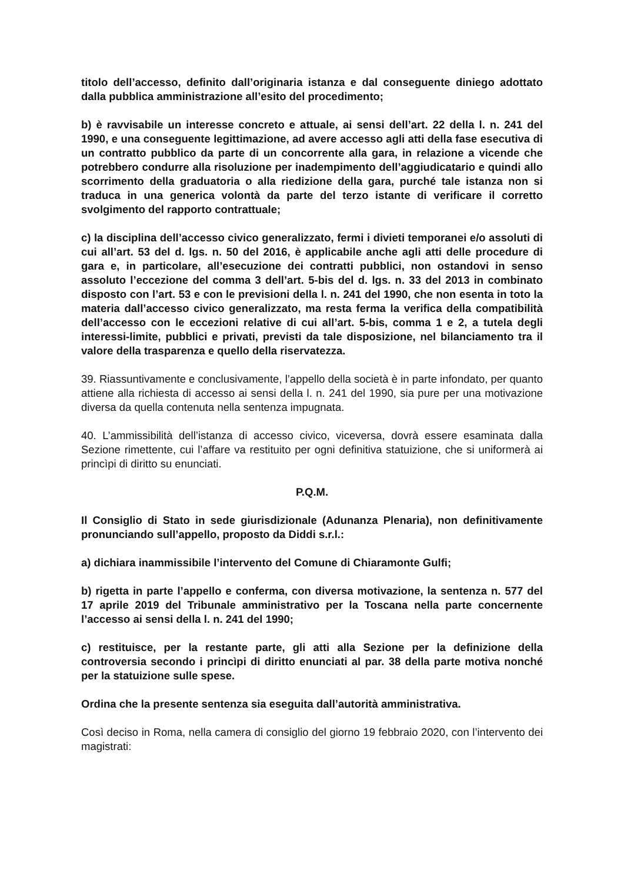titolo dell’accesso, definito dall’originaria istanza e dal conseguente diniego adottato dalla pubblica amministrazione all’esito del procedimento;
b) è ravvisabile un interesse concreto e attuale, ai sensi dell’art. 22 della l. n. 241 del 1990, e una conseguente legittimazione, ad avere accesso agli atti della fase esecutiva di un contratto pubblico da parte di un concorrente alla gara, in relazione a vicende che potrebbero condurre alla risoluzione per inadempimento dell’aggiudicatario e quindi allo scorrimento della graduatoria o alla riedizione della gara, purché tale istanza non si traduca in una generica volontà da parte del terzo istante di verificare il corretto svolgimento del rapporto contrattuale;
c) la disciplina dell’accesso civico generalizzato, fermi i divieti temporanei e/o assoluti di cui all’art. 53 del d. lgs. n. 50 del 2016, è applicabile anche agli atti delle procedure di gara e, in particolare, all’esecuzione dei contratti pubblici, non ostandovi in senso assoluto l’eccezione del comma 3 dell’art. 5-bis del d. lgs. n. 33 del 2013 in combinato disposto con l’art. 53 e con le previsioni della l. n. 241 del 1990, che non esenta in toto la materia dall’accesso civico generalizzato, ma resta ferma la verifica della compatibilità dell’accesso con le eccezioni relative di cui all’art. 5-bis, comma 1 e 2, a tutela degli interessi-limite, pubblici e privati, previsti da tale disposizione, nel bilanciamento tra il valore della trasparenza e quello della riservatezza.
39. Riassuntivamente e conclusivamente, l’appello della società è in parte infondato, per quanto attiene alla richiesta di accesso ai sensi della l. n. 241 del 1990, sia pure per una motivazione diversa da quella contenuta nella sentenza impugnata.
40. L’ammissibilità dell’istanza di accesso civico, viceversa, dovrà essere esaminata dalla Sezione rimettente, cui l’affare va restituito per ogni definitiva statuizione, che si uniformerà ai princìpi di diritto su enunciati.
P.Q.M.
Il Consiglio di Stato in sede giurisdizionale (Adunanza Plenaria), non definitivamente pronunciando sull’appello, proposto da Diddi s.r.l.:
a) dichiara inammissibile l’intervento del Comune di Chiaramonte Gulfi;
b) rigetta in parte l’appello e conferma, con diversa motivazione, la sentenza n. 577 del 17 aprile 2019 del Tribunale amministrativo per la Toscana nella parte concernente l’accesso ai sensi della l. n. 241 del 1990;
c) restituisce, per la restante parte, gli atti alla Sezione per la definizione della controversia secondo i princìpi di diritto enunciati al par. 38 della parte motiva nonché per la statuizione sulle spese.
Ordina che la presente sentenza sia eseguita dall’autorità amministrativa.
Così deciso in Roma, nella camera di consiglio del giorno 19 febbraio 2020, con l’intervento dei magistrati: